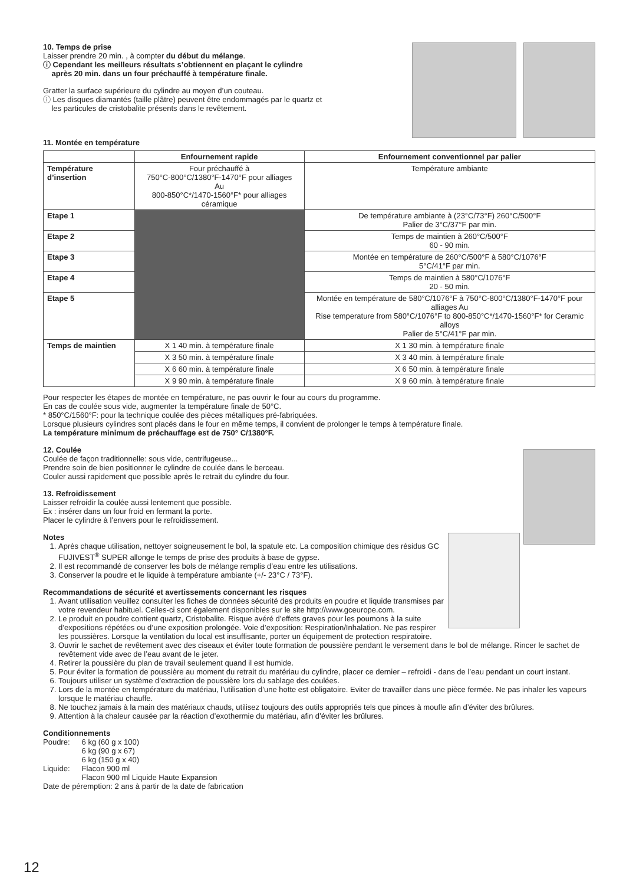10. Temps de prise
Laisser prendre 20 min. , à compter du début du mélange.
ⓘ Cependant les meilleurs résultats s’obtiennent en plaçant le cylindre
après 20 min. dans un four préchauffé à température finale.
Gratter la surface supérieure du cylindre au moyen d’un couteau.
ⓘ Les disques diamantés (taille plâtre) peuvent être endommagés par le quartz et
les particules de cristobalite présents dans le revêtement.
11. Montée en température
| | Enfournement rapide | Enfournement conventionnel par palier |
| --- | --- | --- |
| Température d’insertion | Four préchauffé à 750°C-800°C/1380°F-1470°F pour alliages Au 800-850°C*/1470-1560°F* pour alliages céramique | Température ambiante |
| Etape 1 | | De température ambiante à (23°C/73°F) 260°C/500°F Palier de 3°C/37°F par min. |
| Etape 2 | | Temps de maintien à 260°C/500°F 60 - 90 min. |
| Etape 3 | | Montée en température de 260°C/500°F à 580°C/1076°F 5°C/41°F par min. |
| Etape 4 | | Temps de maintien à 580°C/1076°F 20 - 50 min. |
| Etape 5 | | Montée en température de 580°C/1076°F à 750°C-800°C/1380°F-1470°F pour alliages Au Rise temperature from 580°C/1076°F to 800-850°C*/1470-1560°F* for Ceramic alloys Palier de 5°C/41°F par min. |
| Temps de maintien | X 1 40 min. à température finale | X 1 30 min. à température finale |
| | X 3 50 min. à température finale | X 3 40 min. à température finale |
| | X 6 60 min. à température finale | X 6 50 min. à température finale |
| | X 9 90 min. à température finale | X 9 60 min. à température finale |
Pour respecter les étapes de montée en température, ne pas ouvrir le four au cours du programme.
En cas de coulée sous vide, augmenter la température finale de 50°C.
* 850°C/1560°F: pour la technique coulée des pièces métalliques pré-fabriquées.
Lorsque plusieurs cylindres sont placés dans le four en même temps, il convient de prolonger le temps à température finale.
La température minimum de préchauffage est de 750° C/1380°F.
12. Coulée
Coulée de façon traditionnelle: sous vide, centrifugeuse...
Prendre soin de bien positionner le cylindre de coulée dans le berceau.
Couler aussi rapidement que possible après le retrait du cylindre du four.
13. Refroidissement
Laisser refroidir la coulée aussi lentement que possible.
Ex : insérer dans un four froid en fermant la porte.
Placer le cylindre à l’envers pour le refroidissement.
Notes
1. Après chaque utilisation, nettoyer soigneusement le bol, la spatule etc. La composition chimique des résidus GC FUJIVEST<sup>®</sup> SUPER allonge le temps de prise des produits à base de gypse.
2. Il est recommandé de conserver les bols de mélange remplis d’eau entre les utilisations.
3. Conserver la poudre et le liquide à température ambiante (+/- 23°C / 73°F).
Recommandations de sécurité et avertissements concernant les risques
1. Avant utilisation veuillez consulter les fiches de données sécurité des produits en poudre et liquide transmises par votre revendeur habituel. Celles-ci sont également disponibles sur le site http://www.gceurope.com.
2. Le produit en poudre contient quartz, Cristobalite. Risque avéré d’effets graves pour les poumons à la suite d’expositions répétées ou d’une exposition prolongée. Voie d’exposition: Respiration/Inhalation. Ne pas respirer les poussières. Lorsque la ventilation du local est insuffisante, porter un équipement de protection respiratoire.
3. Ouvrir le sachet de revêtement avec des ciseaux et éviter toute formation de poussière pendant le versement dans le bol de mélange. Rincer le sachet de revêtement vide avec de l’eau avant de le jeter.
4. Retirer la poussière du plan de travail seulement quand il est humide.
5. Pour éviter la formation de poussière au moment du retrait du matériau du cylindre, placer ce dernier – refroidi - dans de l’eau pendant un court instant.
6. Toujours utiliser un système d’extraction de poussière lors du sablage des coulées.
7. Lors de la montée en température du matériau, l’utilisation d’une hotte est obligatoire. Eviter de travailler dans une pièce fermée. Ne pas inhaler les vapeurs lorsque le matériau chauffe.
8. Ne touchez jamais à la main des matériaux chauds, utilisez toujours des outils appropriés tels que pinces à moufle afin d’éviter des brûlures.
9. Attention à la chaleur causée par la réaction d’exothermie du matériau, afin d’éviter les brûlures.
Conditionnements
| Poudre: | 6 kg (60 g x 100) 6 kg (90 g x 67) 6 kg (150 g x 40) |
| Liquide: | Flacon 900 ml Flacon 900 ml Liquide Haute Expansion |
Date de péremption: 2 ans à partir de la date de fabrication
12